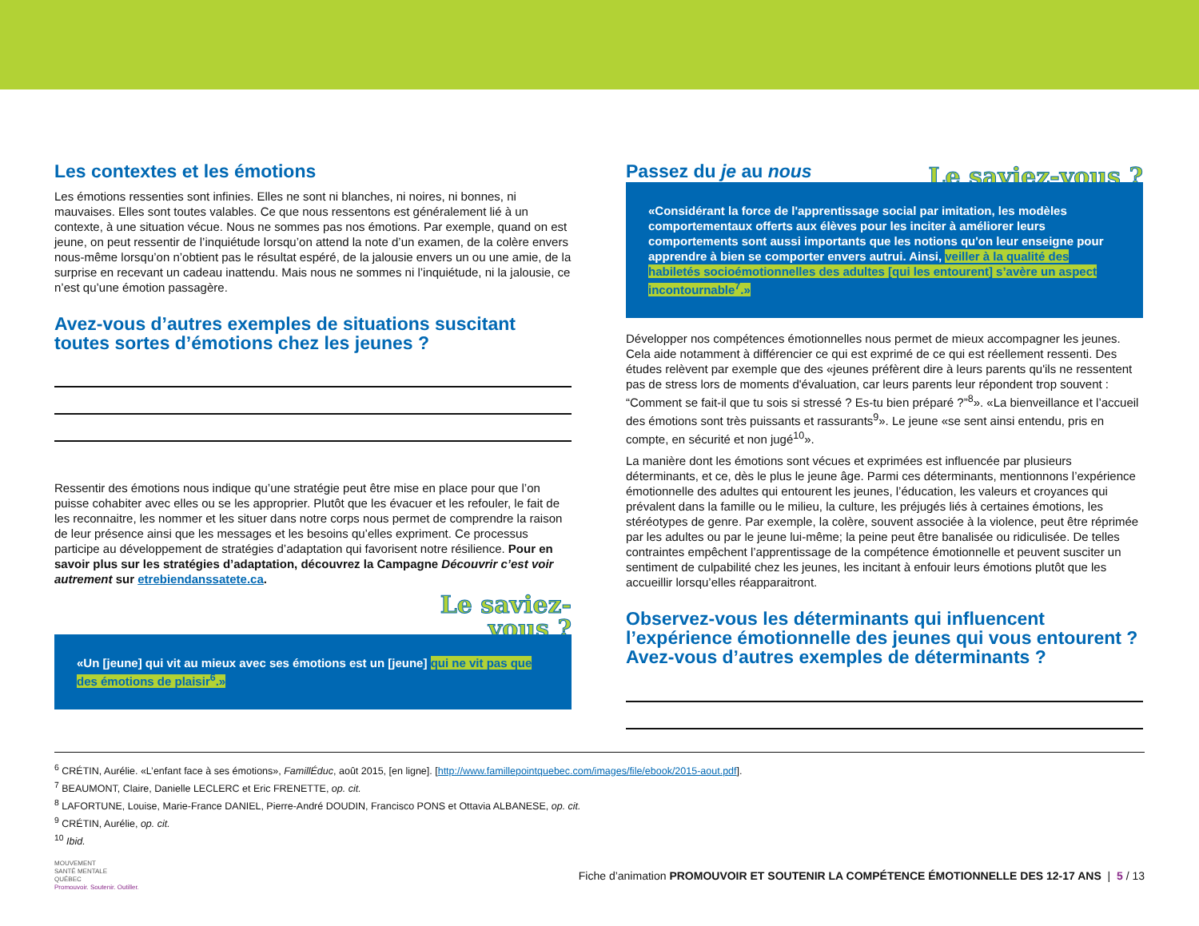Les contextes et les émotions
Les émotions ressenties sont infinies. Elles ne sont ni blanches, ni noires, ni bonnes, ni mauvaises. Elles sont toutes valables. Ce que nous ressentons est généralement lié à un contexte, à une situation vécue. Nous ne sommes pas nos émotions. Par exemple, quand on est jeune, on peut ressentir de l’inquiétude lorsqu’on attend la note d’un examen, de la colère envers nous-même lorsqu’on n’obtient pas le résultat espéré, de la jalousie envers un ou une amie, de la surprise en recevant un cadeau inattendu. Mais nous ne sommes ni l’inquiétude, ni la jalousie, ce n’est qu’une émotion passagère.
Avez-vous d’autres exemples de situations suscitant toutes sortes d’émotions chez les jeunes ?
Ressentir des émotions nous indique qu’une stratégie peut être mise en place pour que l’on puisse cohabiter avec elles ou se les approprier. Plutôt que les évacuer et les refouler, le fait de les reconnaitre, les nommer et les situer dans notre corps nous permet de comprendre la raison de leur présence ainsi que les messages et les besoins qu’elles expriment. Ce processus participe au développement de stratégies d’adaptation qui favorisent notre résilience. Pour en savoir plus sur les stratégies d’adaptation, découvrez la Campagne Découvrir c’est voir autrement sur etrebiendanssatete.ca.
Le saviez-
vous ?
«Un [jeune] qui vit au mieux avec ses émotions est un [jeune] qui ne vit pas que des émotions de plaisir<sup>6</sup>.»
Passez du je au nous
Le saviez-vous ?
«Considérant la force de l'apprentissage social par imitation, les modèles comportementaux offerts aux élèves pour les inciter à améliorer leurs comportements sont aussi importants que les notions qu'on leur enseigne pour apprendre à bien se comporter envers autrui. Ainsi, veiller à la qualité des habiletés socioémotionnelles des adultes [qui les entourent] s’avère un aspect incontournable<sup>7</sup>.»
Développer nos compétences émotionnelles nous permet de mieux accompagner les jeunes. Cela aide notamment à différencier ce qui est exprimé de ce qui est réellement ressenti. Des études relèvent par exemple que des «jeunes préfèrent dire à leurs parents qu'ils ne ressentent pas de stress lors de moments d'évaluation, car leurs parents leur répondent trop souvent : “Comment se fait-il que tu sois si stressé ? Es-tu bien préparé ?”<sup>8</sup>». «La bienveillance et l’accueil des émotions sont très puissants et rassurants<sup>9</sup>». Le jeune «se sent ainsi entendu, pris en compte, en sécurité et non jugé<sup>10</sup>».
La manière dont les émotions sont vécues et exprimées est influencée par plusieurs déterminants, et ce, dès le plus le jeune âge. Parmi ces déterminants, mentionnons l’expérience émotionnelle des adultes qui entourent les jeunes, l’éducation, les valeurs et croyances qui prévalent dans la famille ou le milieu, la culture, les préjugés liés à certaines émotions, les stéréotypes de genre. Par exemple, la colère, souvent associée à la violence, peut être réprimée par les adultes ou par le jeune lui-même; la peine peut être banalisée ou ridiculisée. De telles contraintes empêchent l’apprentissage de la compétence émotionnelle et peuvent susciter un sentiment de culpabilité chez les jeunes, les incitant à enfouir leurs émotions plutôt que les accueillir lorsqu’elles réapparaitront.
Observez-vous les déterminants qui influencent l’expérience émotionnelle des jeunes qui vous entourent ?
Avez-vous d’autres exemples de déterminants ?
<sup>6</sup> CRÉTIN, Aurélie. «L’enfant face à ses émotions», FamillÉduc, août 2015, [en ligne]. [http://www.famillepointquebec.com/images/file/ebook/2015-aout.pdf].
<sup>7</sup> BEAUMONT, Claire, Danielle LECLERC et Eric FRENETTE, op. cit.
<sup>8</sup> LAFORTUNE, Louise, Marie-France DANIEL, Pierre-André DOUDIN, Francisco PONS et Ottavia ALBANESE, op. cit.
<sup>9</sup> CRÉTIN, Aurélie, op. cit.
<sup>10</sup> Ibid.
MOUVEMENT
SANTÉ MENTALE
QUÉBEC
Promouvoir. Soutenir. Outiller.
Fiche d’animation PROMOUVOIR ET SOUTENIR LA COMPÉTENCE ÉMOTIONNELLE DES 12-17 ANS | 5 / 13